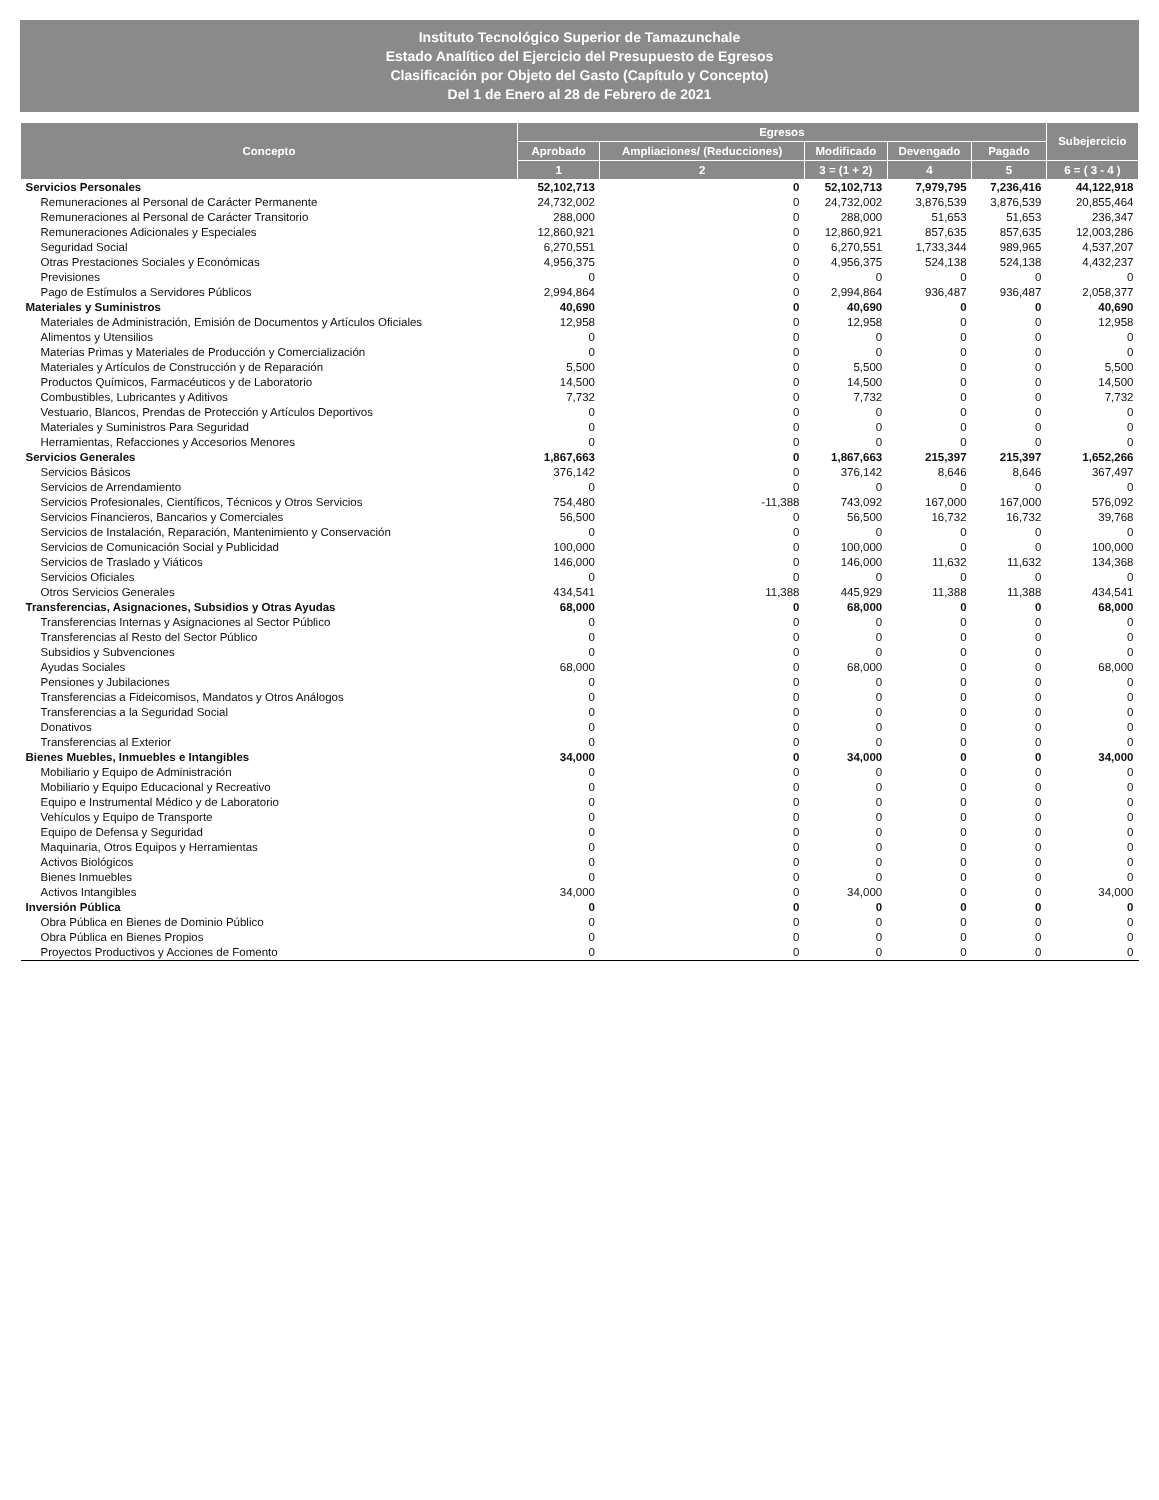Instituto Tecnológico Superior de Tamazunchale
Estado Analítico del Ejercicio del Presupuesto de Egresos
Clasificación por Objeto del Gasto (Capítulo y Concepto)
Del 1 de Enero al 28 de Febrero de 2021
| Concepto | Egresos | | | | | Subejercicio |
| --- | --- | --- | --- | --- | --- | --- |
| | Aprobado | Ampliaciones/ (Reducciones) | Modificado | Devengado | Pagado | |
| | 1 | 2 | 3 = (1 + 2) | 4 | 5 | 6 = ( 3 - 4 ) |
| Servicios Personales | 52,102,713 | 0 | 52,102,713 | 7,979,795 | 7,236,416 | 44,122,918 |
| Remuneraciones al Personal de Carácter Permanente | 24,732,002 | 0 | 24,732,002 | 3,876,539 | 3,876,539 | 20,855,464 |
| Remuneraciones al Personal de Carácter Transitorio | 288,000 | 0 | 288,000 | 51,653 | 51,653 | 236,347 |
| Remuneraciones Adicionales y Especiales | 12,860,921 | 0 | 12,860,921 | 857,635 | 857,635 | 12,003,286 |
| Seguridad Social | 6,270,551 | 0 | 6,270,551 | 1,733,344 | 989,965 | 4,537,207 |
| Otras Prestaciones Sociales y Económicas | 4,956,375 | 0 | 4,956,375 | 524,138 | 524,138 | 4,432,237 |
| Previsiones | 0 | 0 | 0 | 0 | 0 | 0 |
| Pago de Estímulos a Servidores Públicos | 2,994,864 | 0 | 2,994,864 | 936,487 | 936,487 | 2,058,377 |
| Materiales y Suministros | 40,690 | 0 | 40,690 | 0 | 0 | 40,690 |
| Materiales de Administración, Emisión de Documentos y Artículos Oficiales | 12,958 | 0 | 12,958 | 0 | 0 | 12,958 |
| Alimentos y Utensilios | 0 | 0 | 0 | 0 | 0 | 0 |
| Materias Primas y Materiales de Producción y Comercialización | 0 | 0 | 0 | 0 | 0 | 0 |
| Materiales y Artículos de Construcción y de Reparación | 5,500 | 0 | 5,500 | 0 | 0 | 5,500 |
| Productos Químicos, Farmacéuticos y de Laboratorio | 14,500 | 0 | 14,500 | 0 | 0 | 14,500 |
| Combustibles, Lubricantes y Aditivos | 7,732 | 0 | 7,732 | 0 | 0 | 7,732 |
| Vestuario, Blancos, Prendas de Protección y Artículos Deportivos | 0 | 0 | 0 | 0 | 0 | 0 |
| Materiales y Suministros Para Seguridad | 0 | 0 | 0 | 0 | 0 | 0 |
| Herramientas, Refacciones y Accesorios Menores | 0 | 0 | 0 | 0 | 0 | 0 |
| Servicios Generales | 1,867,663 | 0 | 1,867,663 | 215,397 | 215,397 | 1,652,266 |
| Servicios Básicos | 376,142 | 0 | 376,142 | 8,646 | 8,646 | 367,497 |
| Servicios de Arrendamiento | 0 | 0 | 0 | 0 | 0 | 0 |
| Servicios Profesionales, Científicos, Técnicos y Otros Servicios | 754,480 | -11,388 | 743,092 | 167,000 | 167,000 | 576,092 |
| Servicios Financieros, Bancarios y Comerciales | 56,500 | 0 | 56,500 | 16,732 | 16,732 | 39,768 |
| Servicios de Instalación, Reparación, Mantenimiento y Conservación | 0 | 0 | 0 | 0 | 0 | 0 |
| Servicios de Comunicación Social y Publicidad | 100,000 | 0 | 100,000 | 0 | 0 | 100,000 |
| Servicios de Traslado y Viáticos | 146,000 | 0 | 146,000 | 11,632 | 11,632 | 134,368 |
| Servicios Oficiales | 0 | 0 | 0 | 0 | 0 | 0 |
| Otros Servicios Generales | 434,541 | 11,388 | 445,929 | 11,388 | 11,388 | 434,541 |
| Transferencias, Asignaciones, Subsidios y Otras Ayudas | 68,000 | 0 | 68,000 | 0 | 0 | 68,000 |
| Transferencias Internas y Asignaciones al Sector Público | 0 | 0 | 0 | 0 | 0 | 0 |
| Transferencias al Resto del Sector Público | 0 | 0 | 0 | 0 | 0 | 0 |
| Subsidios y Subvenciones | 0 | 0 | 0 | 0 | 0 | 0 |
| Ayudas Sociales | 68,000 | 0 | 68,000 | 0 | 0 | 68,000 |
| Pensiones y Jubilaciones | 0 | 0 | 0 | 0 | 0 | 0 |
| Transferencias a Fideicomisos, Mandatos y Otros Análogos | 0 | 0 | 0 | 0 | 0 | 0 |
| Transferencias a la Seguridad Social | 0 | 0 | 0 | 0 | 0 | 0 |
| Donativos | 0 | 0 | 0 | 0 | 0 | 0 |
| Transferencias al Exterior | 0 | 0 | 0 | 0 | 0 | 0 |
| Bienes Muebles, Inmuebles e Intangibles | 34,000 | 0 | 34,000 | 0 | 0 | 34,000 |
| Mobiliario y Equipo de Administración | 0 | 0 | 0 | 0 | 0 | 0 |
| Mobiliario y Equipo Educacional y Recreativo | 0 | 0 | 0 | 0 | 0 | 0 |
| Equipo e Instrumental Médico y de Laboratorio | 0 | 0 | 0 | 0 | 0 | 0 |
| Vehículos y Equipo de Transporte | 0 | 0 | 0 | 0 | 0 | 0 |
| Equipo de Defensa y Seguridad | 0 | 0 | 0 | 0 | 0 | 0 |
| Maquinaria, Otros Equipos y Herramientas | 0 | 0 | 0 | 0 | 0 | 0 |
| Activos Biológicos | 0 | 0 | 0 | 0 | 0 | 0 |
| Bienes Inmuebles | 0 | 0 | 0 | 0 | 0 | 0 |
| Activos Intangibles | 34,000 | 0 | 34,000 | 0 | 0 | 34,000 |
| Inversión Pública | 0 | 0 | 0 | 0 | 0 | 0 |
| Obra Pública en Bienes de Dominio Público | 0 | 0 | 0 | 0 | 0 | 0 |
| Obra Pública en Bienes Propios | 0 | 0 | 0 | 0 | 0 | 0 |
| Proyectos Productivos y Acciones de Fomento | 0 | 0 | 0 | 0 | 0 | 0 |